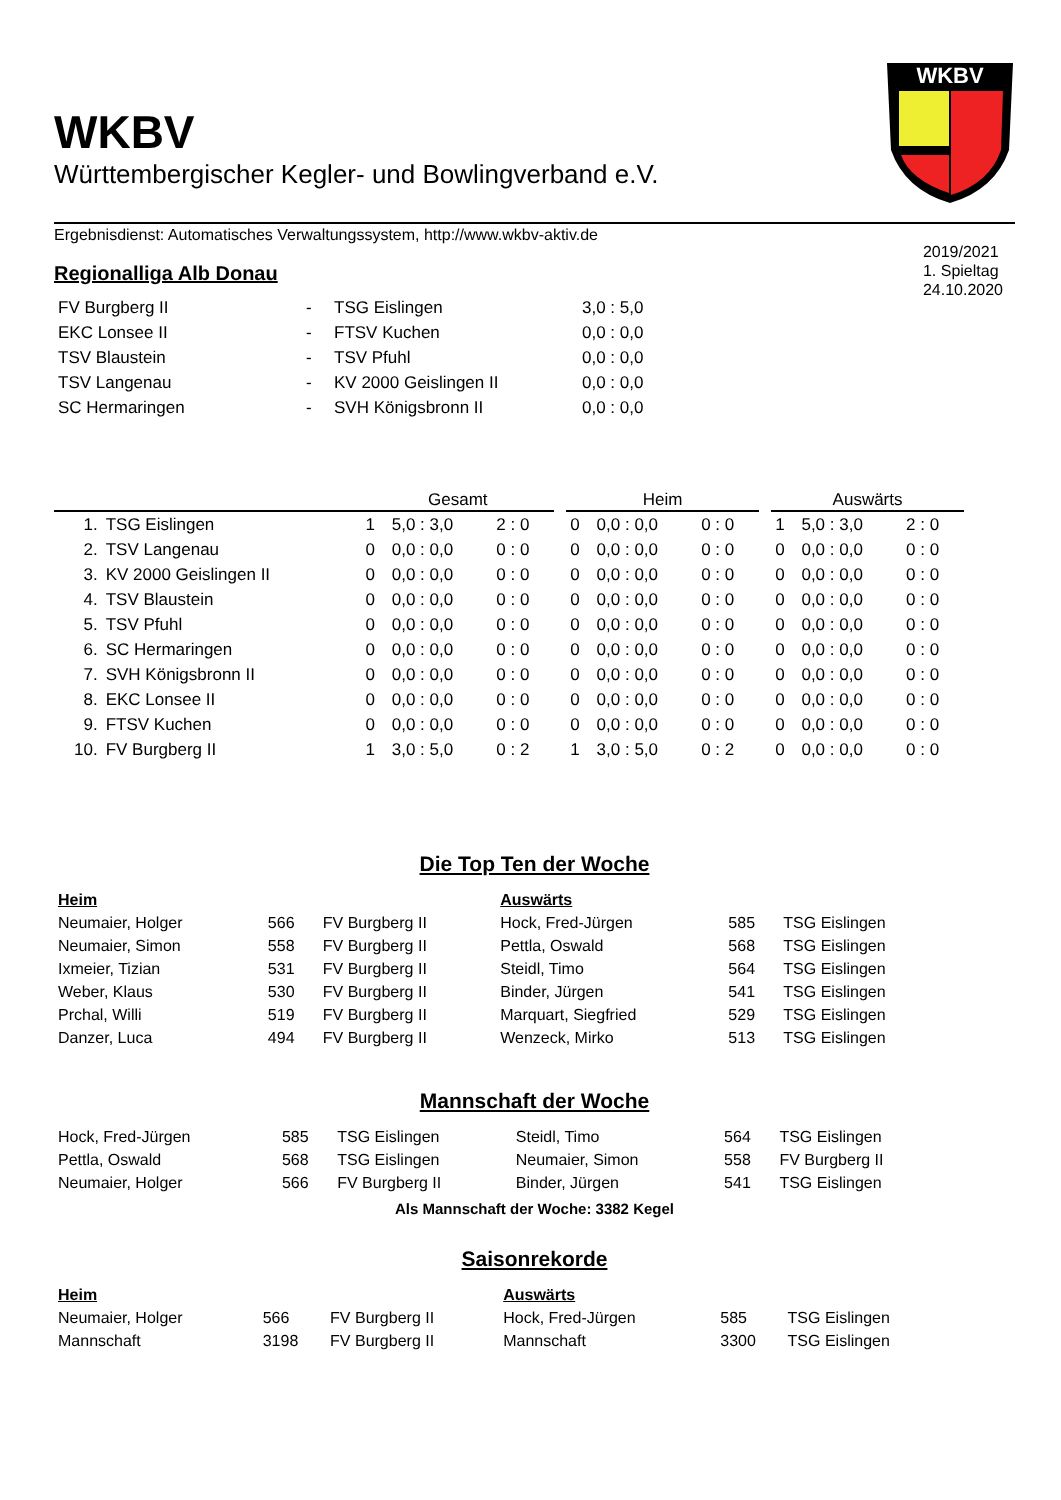WKBV
WKBV
Württembergischer Kegler- und Bowlingverband e.V.
Ergebnisdienst: Automatisches Verwaltungssystem, http://www.wkbv-aktiv.de
2019/2021
1. Spieltag
24.10.2020
Regionalliga Alb Donau
| FV Burgberg II | - | TSG Eislingen | 3,0 : 5,0 |
| EKC Lonsee II | - | FTSV Kuchen | 0,0 : 0,0 |
| TSV Blaustein | - | TSV Pfuhl | 0,0 : 0,0 |
| TSV Langenau | - | KV 2000 Geislingen II | 0,0 : 0,0 |
| SC Hermaringen | - | SVH Königsbronn II | 0,0 : 0,0 |
| | | Gesamt | | | | Heim | | | | Auswärts | | |
| --- | --- | --- | --- | --- | --- | --- | --- | --- | --- | --- | --- | --- |
| 1. | TSG Eislingen | 1 | 5,0 : 3,0 | 2 : 0 | | 0 | 0,0 : 0,0 | 0 : 0 | | 1 | 5,0 : 3,0 | 2 : 0 |
| 2. | TSV Langenau | 0 | 0,0 : 0,0 | 0 : 0 | | 0 | 0,0 : 0,0 | 0 : 0 | | 0 | 0,0 : 0,0 | 0 : 0 |
| 3. | KV 2000 Geislingen II | 0 | 0,0 : 0,0 | 0 : 0 | | 0 | 0,0 : 0,0 | 0 : 0 | | 0 | 0,0 : 0,0 | 0 : 0 |
| 4. | TSV Blaustein | 0 | 0,0 : 0,0 | 0 : 0 | | 0 | 0,0 : 0,0 | 0 : 0 | | 0 | 0,0 : 0,0 | 0 : 0 |
| 5. | TSV Pfuhl | 0 | 0,0 : 0,0 | 0 : 0 | | 0 | 0,0 : 0,0 | 0 : 0 | | 0 | 0,0 : 0,0 | 0 : 0 |
| 6. | SC Hermaringen | 0 | 0,0 : 0,0 | 0 : 0 | | 0 | 0,0 : 0,0 | 0 : 0 | | 0 | 0,0 : 0,0 | 0 : 0 |
| 7. | SVH Königsbronn II | 0 | 0,0 : 0,0 | 0 : 0 | | 0 | 0,0 : 0,0 | 0 : 0 | | 0 | 0,0 : 0,0 | 0 : 0 |
| 8. | EKC Lonsee II | 0 | 0,0 : 0,0 | 0 : 0 | | 0 | 0,0 : 0,0 | 0 : 0 | | 0 | 0,0 : 0,0 | 0 : 0 |
| 9. | FTSV Kuchen | 0 | 0,0 : 0,0 | 0 : 0 | | 0 | 0,0 : 0,0 | 0 : 0 | | 0 | 0,0 : 0,0 | 0 : 0 |
| 10. | FV Burgberg II | 1 | 3,0 : 5,0 | 0 : 2 | | 1 | 3,0 : 5,0 | 0 : 2 | | 0 | 0,0 : 0,0 | 0 : 0 |
Die Top Ten der Woche
| Heim | | | Auswärts | | |
| Neumaier, Holger | 566 | FV Burgberg II | Hock, Fred-Jürgen | 585 | TSG Eislingen |
| Neumaier, Simon | 558 | FV Burgberg II | Pettla, Oswald | 568 | TSG Eislingen |
| Ixmeier, Tizian | 531 | FV Burgberg II | Steidl, Timo | 564 | TSG Eislingen |
| Weber, Klaus | 530 | FV Burgberg II | Binder, Jürgen | 541 | TSG Eislingen |
| Prchal, Willi | 519 | FV Burgberg II | Marquart, Siegfried | 529 | TSG Eislingen |
| Danzer, Luca | 494 | FV Burgberg II | Wenzeck, Mirko | 513 | TSG Eislingen |
Mannschaft der Woche
| Hock, Fred-Jürgen | 585 | TSG Eislingen | Steidl, Timo | 564 | TSG Eislingen |
| Pettla, Oswald | 568 | TSG Eislingen | Neumaier, Simon | 558 | FV Burgberg II |
| Neumaier, Holger | 566 | FV Burgberg II | Binder, Jürgen | 541 | TSG Eislingen |
Als Mannschaft der Woche: 3382 Kegel
Saisonrekorde
| Heim | | | Auswärts | | |
| Neumaier, Holger | 566 | FV Burgberg II | Hock, Fred-Jürgen | 585 | TSG Eislingen |
| Mannschaft | 3198 | FV Burgberg II | Mannschaft | 3300 | TSG Eislingen |